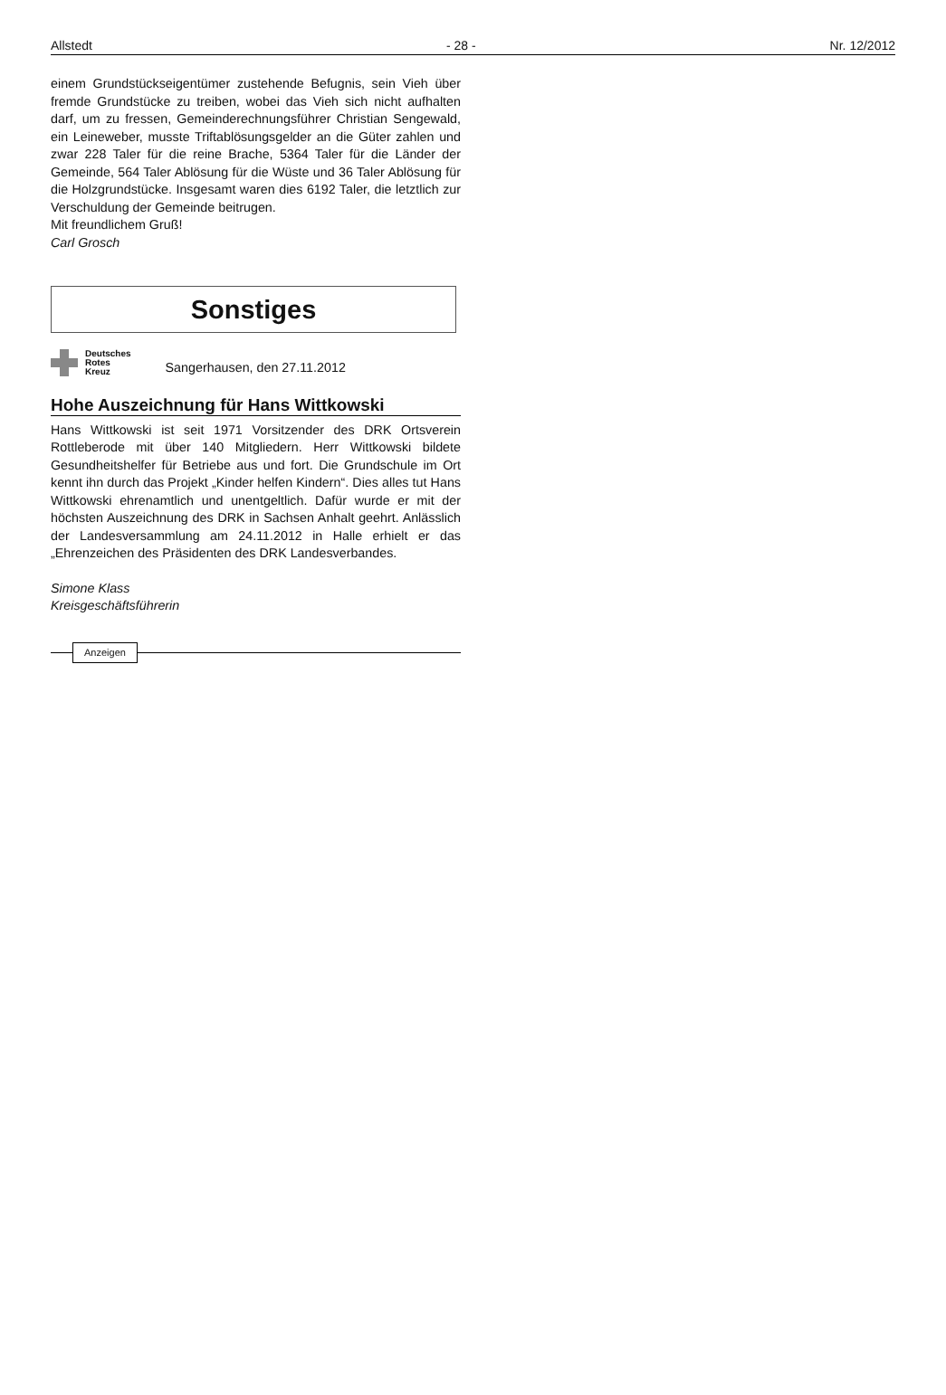Allstedt - 28 - Nr. 12/2012
einem Grundstückseigentümer zustehende Befugnis, sein Vieh über fremde Grundstücke zu treiben, wobei das Vieh sich nicht aufhalten darf, um zu fressen, Gemeinderechnungsführer Christian Sengewald, ein Leineweber, musste Triftablösungsgelder an die Güter zahlen und zwar 228 Taler für die reine Brache, 5364 Taler für die Länder der Gemeinde, 564 Taler Ablösung für die Wüste und 36 Taler Ablösung für die Holzgrundstücke. Insgesamt waren dies 6192 Taler, die letztlich zur Verschuldung der Gemeinde beitrugen.
Mit freundlichem Gruß!
Carl Grosch
Sonstiges
Deutsches
Rotes
Kreuz
Sangerhausen, den 27.11.2012
Hohe Auszeichnung für Hans Wittkowski
Hans Wittkowski ist seit 1971 Vorsitzender des DRK Ortsverein Rottleberode mit über 140 Mitgliedern. Herr Wittkowski bildete Gesundheitshelfer für Betriebe aus und fort. Die Grundschule im Ort kennt ihn durch das Projekt „Kinder helfen Kindern“. Dies alles tut Hans Wittkowski ehrenamtlich und unentgeltlich. Dafür wurde er mit der höchsten Auszeichnung des DRK in Sachsen Anhalt geehrt. Anlässlich der Landesversammlung am 24.11.2012 in Halle erhielt er das „Ehrenzeichen des Präsidenten des DRK Landesverbandes.
Simone Klass
Kreisgeschäftsführerin
Anzeigen